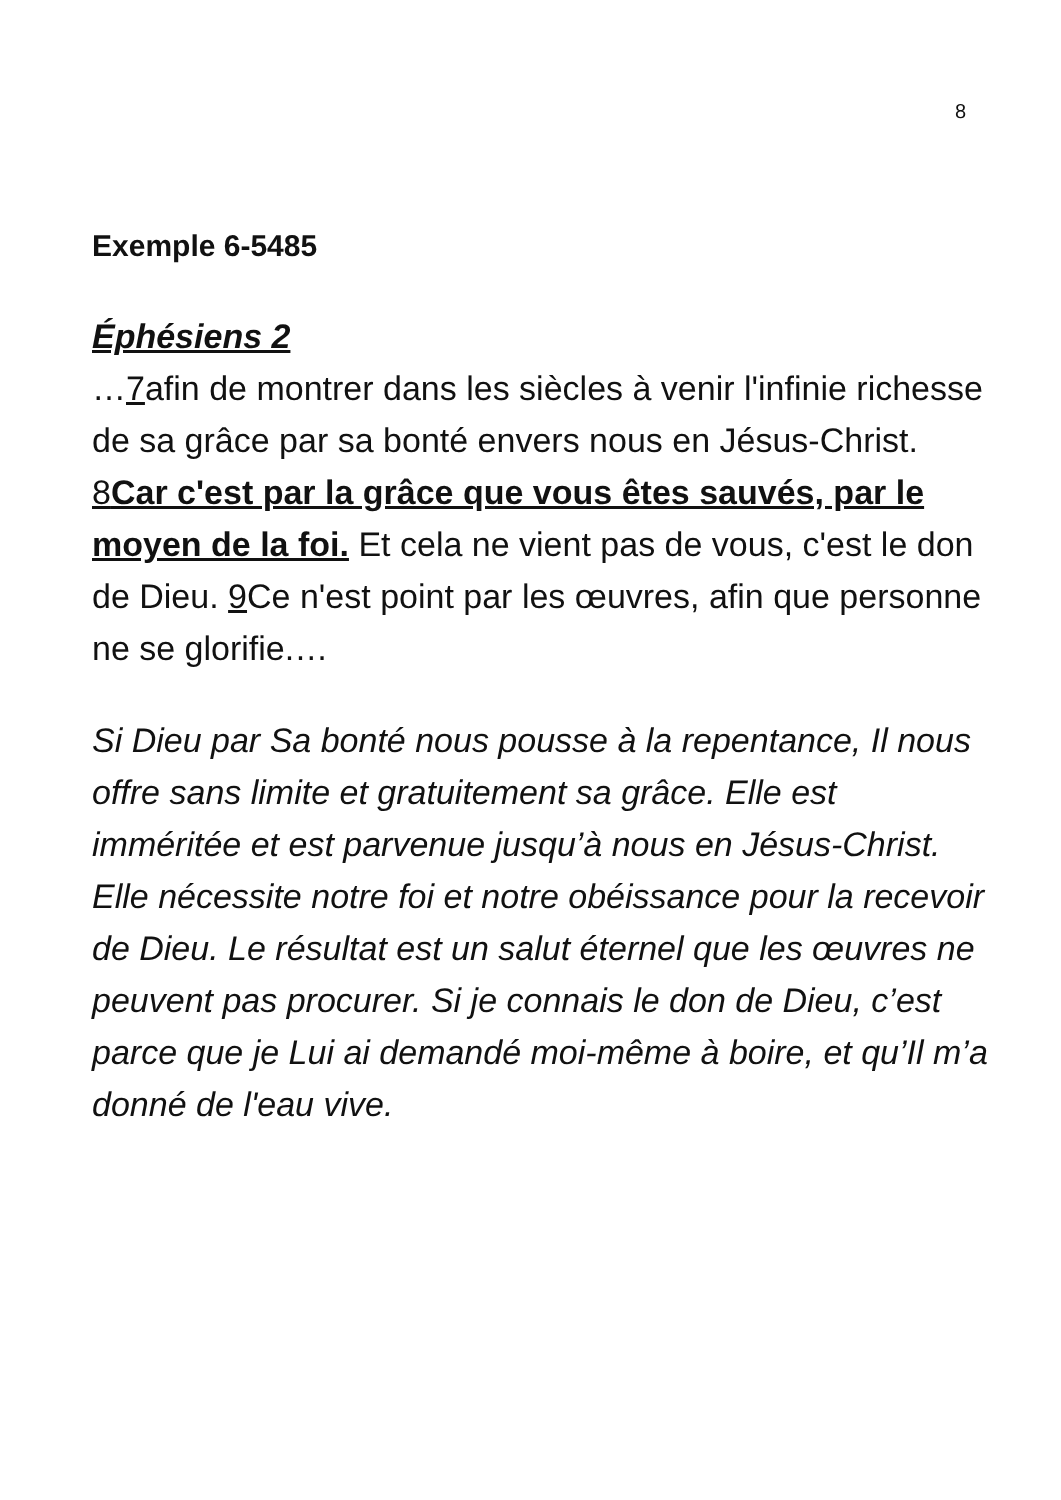8
Exemple 6-5485
Éphésiens 2
…7afin de montrer dans les siècles à venir l'infinie richesse de sa grâce par sa bonté envers nous en Jésus-Christ. 8Car c'est par la grâce que vous êtes sauvés, par le moyen de la foi. Et cela ne vient pas de vous, c'est le don de Dieu. 9 Ce n'est point par les œuvres, afin que personne ne se glorifie.…
Si Dieu par Sa bonté nous pousse à la repentance, Il nous offre sans limite et gratuitement sa grâce. Elle est imméritée et est parvenue jusqu’à nous en Jésus-Christ. Elle nécessite notre foi et notre obéissance pour la recevoir de Dieu. Le résultat est un salut éternel que les œuvres ne peuvent pas procurer. Si je connais le don de Dieu, c’est parce que je Lui ai demandé moi-même à boire, et qu’Il m’a donné de l'eau vive.